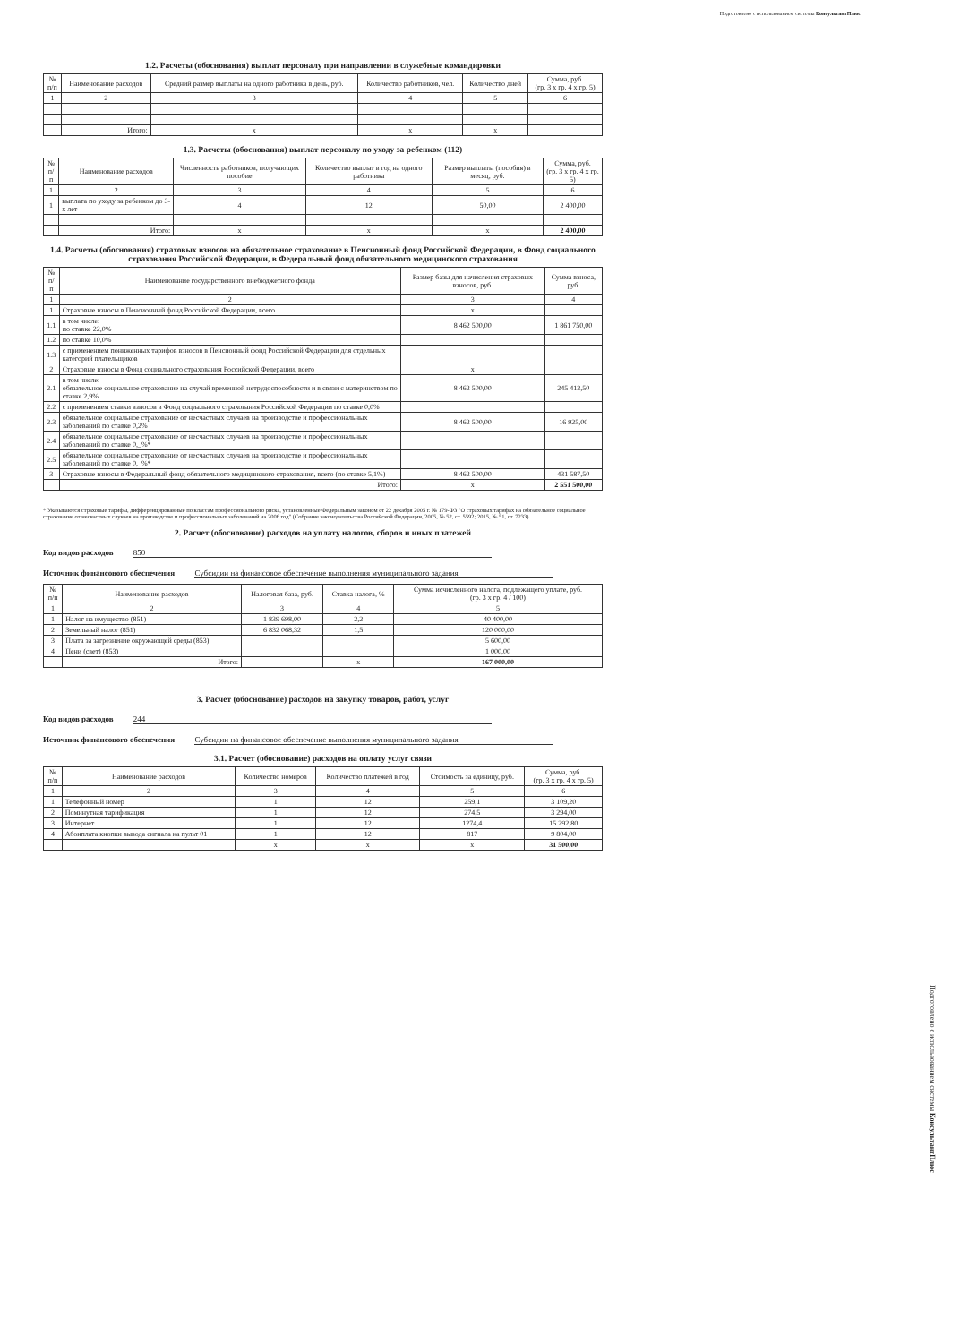Подготовлено с использованием системы КонсультантПлюс
1.2. Расчеты (обоснования) выплат персоналу при направлении в служебные командировки
| № п/п | Наименование расходов | Средний размер выплаты на одного работника в день, руб. | Количество работников, чел. | Количество дней | Сумма, руб. (гр. 3 x гр. 4 x гр. 5) |
| --- | --- | --- | --- | --- | --- |
| 1 | 2 | 3 | 4 | 5 | 6 |
| | Итого: | x | x | x | |
1.3. Расчеты (обоснования) выплат персоналу по уходу за ребенком (112)
| № п/п | Наименование расходов | Численность работников, получающих пособие | Количество выплат в год на одного работника | Размер выплаты (пособия) в месяц, руб. | Сумма, руб. (гр. 3 x гр. 4 x гр. 5) |
| --- | --- | --- | --- | --- | --- |
| 1 | 2 | 3 | 4 | 5 | 6 |
| 1 | выплата по уходу за ребенком до 3-х лет | 4 | 12 | 50,00 | 2 400,00 |
| | Итого: | x | x | x | 2 400,00 |
1.4. Расчеты (обоснования) страховых взносов на обязательное страхование в Пенсионный фонд Российской Федерации, в Фонд социального страхования Российской Федерации, в Федеральный фонд обязательного медицинского страхования
| № п/п | Наименование государственного внебюджетного фонда | Размер базы для начисления страховых взносов, руб. | Сумма взноса, руб. |
| --- | --- | --- | --- |
| 1 | 2 | 3 | 4 |
| 1 | Страховые взносы в Пенсионный фонд Российской Федерации, всего | x | |
| 1.1 | в том числе: по ставке 22,0% | 8 462 500,00 | 1 861 750,00 |
| 1.2 | по ставке 10,0% | | |
| 1.3 | с применением пониженных тарифов взносов в Пенсионный фонд Российской Федерации для отдельных категорий плательщиков | | |
| 2 | Страховые взносы в Фонд социального страхования Российской Федерации, всего | x | |
| 2.1 | в том числе: обязательное социальное страхование на случай временной нетрудоспособности и в связи с материнством по ставке 2,9% | 8 462 500,00 | 245 412,50 |
| 2.2 | с применением ставки взносов в Фонд социального страхования Российской Федерации по ставке 0,0% | | |
| 2.3 | обязательное социальное страхование от несчастных случаев на производстве и профессиональных заболеваний по ставке 0,2% | 8 462 500,00 | 16 925,00 |
| 2.4 | обязательное социальное страхование от несчастных случаев на производстве и профессиональных заболеваний по ставке 0,_%* | | |
| 2.5 | обязательное социальное страхование от несчастных случаев на производстве и профессиональных заболеваний по ставке 0,_%* | | |
| 3 | Страховые взносы в Федеральный фонд обязательного медицинского страхования, всего (по ставке 5,1%) | 8 462 500,00 | 431 587,50 |
| | Итого: | x | 2 551 500,00 |
* Указываются страховые тарифы, дифференцированные по классам профессионального риска, установленные Федеральным законом от 22 декабря 2005 г. № 179-ФЗ "О страховых тарифах на обязательное социальное страхование от несчастных случаев на производстве и профессиональных заболеваний на 2006 год" (Собрание законодательства Российской Федерации, 2005, № 52, ст. 5592; 2015, № 51, ст. 7233).
2. Расчет (обоснование) расходов на уплату налогов, сборов и иных платежей
Код видов расходов 850
Источник финансового обеспечения Субсидии на финансовое обеспечение выполнения муниципального задания
| № п/п | Наименование расходов | Налоговая база, руб. | Ставка налога, % | Сумма исчисленного налога, подлежащего уплате, руб. (гр. 3 x гр. 4 / 100) |
| --- | --- | --- | --- | --- |
| 1 | 2 | 3 | 4 | 5 |
| 1 | Налог на имущество (851) | 1 839 698,00 | 2,2 | 40 400,00 |
| 2 | Земельный налог (851) | 6 832 068,32 | 1,5 | 120 000,00 |
| 3 | Плата за загрезнение окружающей среды (853) | | | 5 600,00 |
| 4 | Пени (свет) (853) | | | 1 000,00 |
| | Итого: | | x | 167 000,00 |
3. Расчет (обоснование) расходов на закупку товаров, работ, услуг
Код видов расходов 244
Источник финансового обеспечения Субсидии на финансовое обеспечение выполнения муниципального задания
3.1. Расчет (обоснование) расходов на оплату услуг связи
| № п/п | Наименование расходов | Количество номеров | Количество платежей в год | Стоимость за единицу, руб. | Сумма, руб. (гр. 3 x гр. 4 x гр. 5) |
| --- | --- | --- | --- | --- | --- |
| 1 | 2 | 3 | 4 | 5 | 6 |
| 1 | Телефонный номер | 1 | 12 | 259,1 | 3 109,20 |
| 2 | Поминутная тарификация | 1 | 12 | 274,5 | 3 294,00 |
| 3 | Интернет | 1 | 12 | 1274,4 | 15 292,80 |
| 4 | Абонплата кнопки вывода сигнала на пульт 01 | 1 | 12 | 817 | 9 804,00 |
| | | x | x | x | 31 500,00 |
Подготовлено с использованием системы КонсультантПлюс